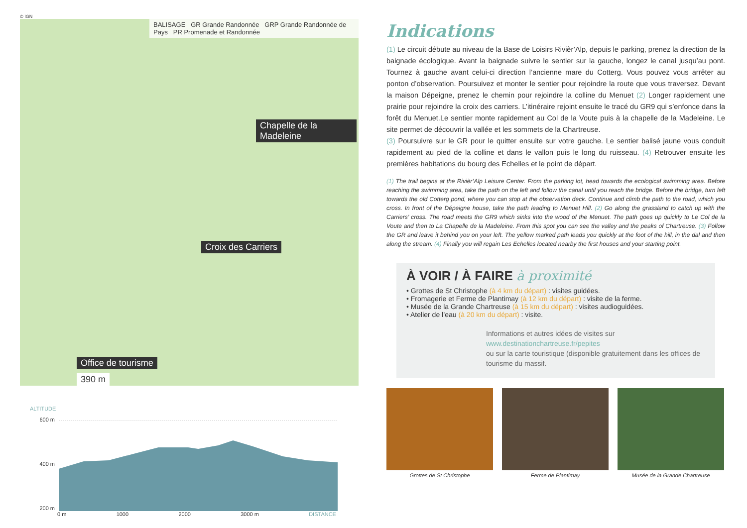© IGN
BALISAGE GR Grande Randonnée GRP Grande Randonnée de Pays PR Promenade et Randonnée
Chapelle de la Madeleine
Croix des Carriers
Office de tourisme
390 m
ALTITUDE
600 m
400 m
200 m
0 m 1000 2000 3000 m DISTANCE
Indications
(1) Le circuit débute au niveau de la Base de Loisirs Rivièr’Alp, depuis le parking, prenez la direction de la baignade écologique. Avant la baignade suivre le sentier sur la gauche, longez le canal jusqu’au pont. Tournez à gauche avant celui-ci direction l’ancienne mare du Cotterg. Vous pouvez vous arrêter au ponton d’observation. Poursuivez et monter le sentier pour rejoindre la route que vous traversez. Devant la maison Dépeigne, prenez le chemin pour rejoindre la colline du Menuet (2) Longer rapidement une prairie pour rejoindre la croix des carriers. L’itinéraire rejoint ensuite le tracé du GR9 qui s’enfonce dans la forêt du Menuet.Le sentier monte rapidement au Col de la Voute puis à la chapelle de la Madeleine. Le site permet de découvrir la vallée et les sommets de la Chartreuse.
(3) Poursuivre sur le GR pour le quitter ensuite sur votre gauche. Le sentier balisé jaune vous conduit rapidement au pied de la colline et dans le vallon puis le long du ruisseau. (4) Retrouver ensuite les premières habitations du bourg des Echelles et le point de départ.
(1) The trail begins at the Rivièr’Alp Leisure Center. From the parking lot, head towards the ecological swimming area. Before reaching the swimming area, take the path on the left and follow the canal until you reach the bridge. Before the bridge, turn left towards the old Cotterg pond, where you can stop at the observation deck. Continue and climb the path to the road, which you cross. In front of the Dépeigne house, take the path leading to Menuet Hill. (2) Go along the grassland to catch up with the Carriers’ cross. The road meets the GR9 which sinks into the wood of the Menuet. The path goes up quickly to Le Col de la Voute and then to La Chapelle de la Madeleine. From this spot you can see the valley and the peaks of Chartreuse. (3) Follow the GR and leave it behind you on your left. The yellow marked path leads you quickly at the foot of the hill, in the dal and then along the stream. (4) Finally you will regain Les Echelles located nearby the first houses and your starting point.
À VOIR / À FAIRE à proximité
• Grottes de St Christophe (à 4 km du départ) : visites guidées.
• Fromagerie et Ferme de Plantimay (à 12 km du départ) : visite de la ferme.
• Musée de la Grande Chartreuse (à 15 km du départ) : visites audioguidées.
• Atelier de l’eau (à 20 km du départ) : visite.
Informations et autres idées de visites sur
www.destinationchartreuse.fr/pepites
ou sur la carte touristique (disponible gratuitement dans les offices de tourisme du massif.
Grottes de St Christophe Ferme de Plantimay Musée de la Grande Chartreuse